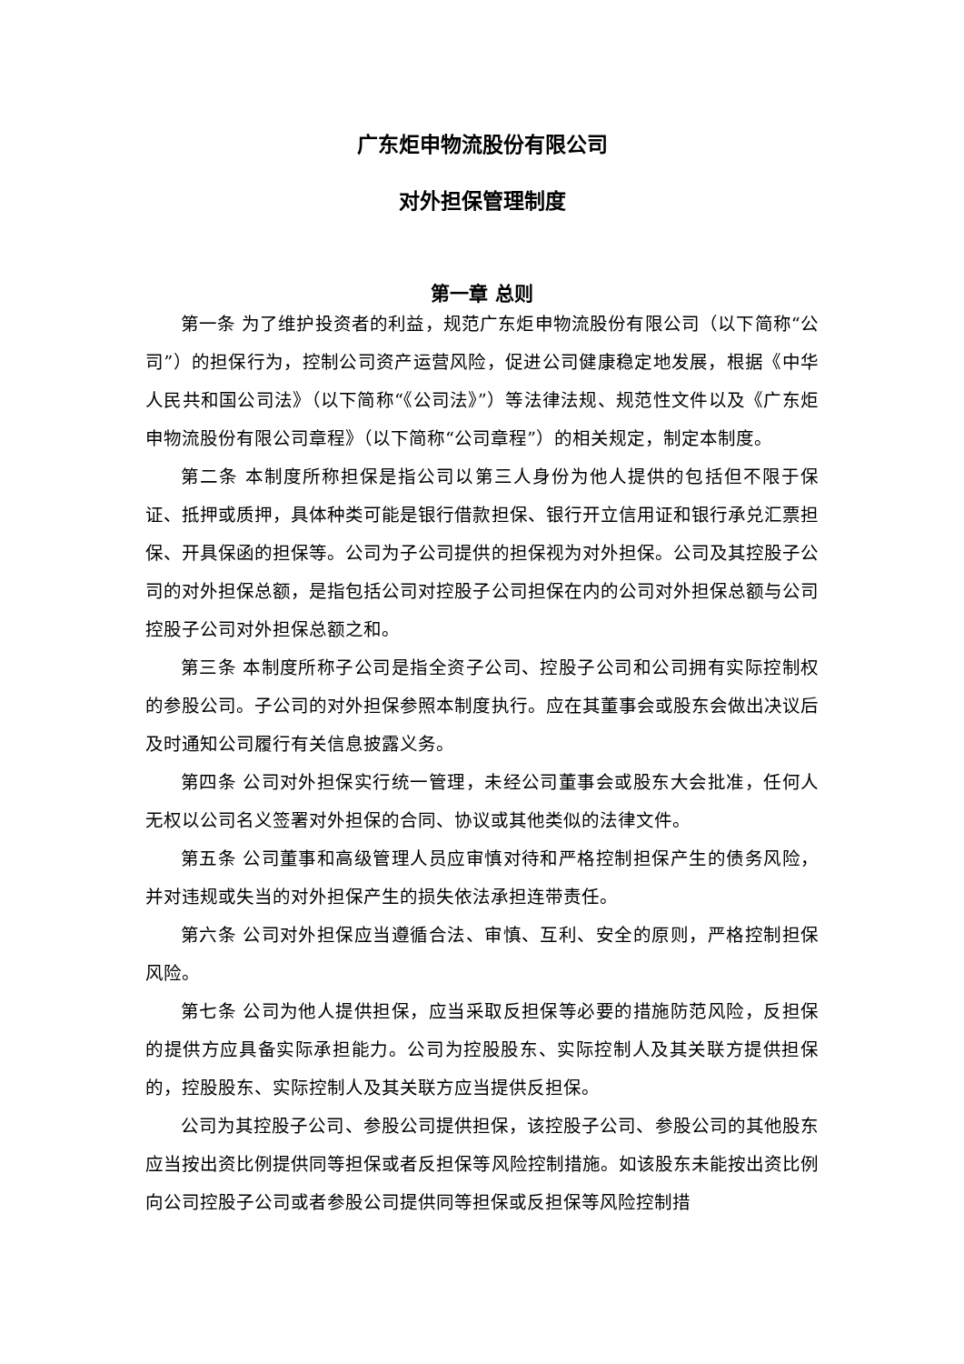广东炬申物流股份有限公司
对外担保管理制度
第一章 总则
第一条 为了维护投资者的利益，规范广东炬申物流股份有限公司（以下简称“公司”）的担保行为，控制公司资产运营风险，促进公司健康稳定地发展，根据《中华人民共和国公司法》（以下简称“《公司法》”）等法律法规、规范性文件以及《广东炬申物流股份有限公司章程》（以下简称“公司章程”）的相关规定，制定本制度。
第二条 本制度所称担保是指公司以第三人身份为他人提供的包括但不限于保证、抵押或质押，具体种类可能是银行借款担保、银行开立信用证和银行承兑汇票担保、开具保函的担保等。公司为子公司提供的担保视为对外担保。公司及其控股子公司的对外担保总额，是指包括公司对控股子公司担保在内的公司对外担保总额与公司控股子公司对外担保总额之和。
第三条 本制度所称子公司是指全资子公司、控股子公司和公司拥有实际控制权的参股公司。子公司的对外担保参照本制度执行。应在其董事会或股东会做出决议后及时通知公司履行有关信息披露义务。
第四条 公司对外担保实行统一管理，未经公司董事会或股东大会批准，任何人无权以公司名义签署对外担保的合同、协议或其他类似的法律文件。
第五条 公司董事和高级管理人员应审慎对待和严格控制担保产生的债务风险，并对违规或失当的对外担保产生的损失依法承担连带责任。
第六条 公司对外担保应当遵循合法、审慎、互利、安全的原则，严格控制担保风险。
第七条 公司为他人提供担保，应当采取反担保等必要的措施防范风险，反担保的提供方应具备实际承担能力。公司为控股股东、实际控制人及其关联方提供担保的，控股股东、实际控制人及其关联方应当提供反担保。
公司为其控股子公司、参股公司提供担保，该控股子公司、参股公司的其他股东应当按出资比例提供同等担保或者反担保等风险控制措施。如该股东未能按出资比例向公司控股子公司或者参股公司提供同等担保或反担保等风险控制措